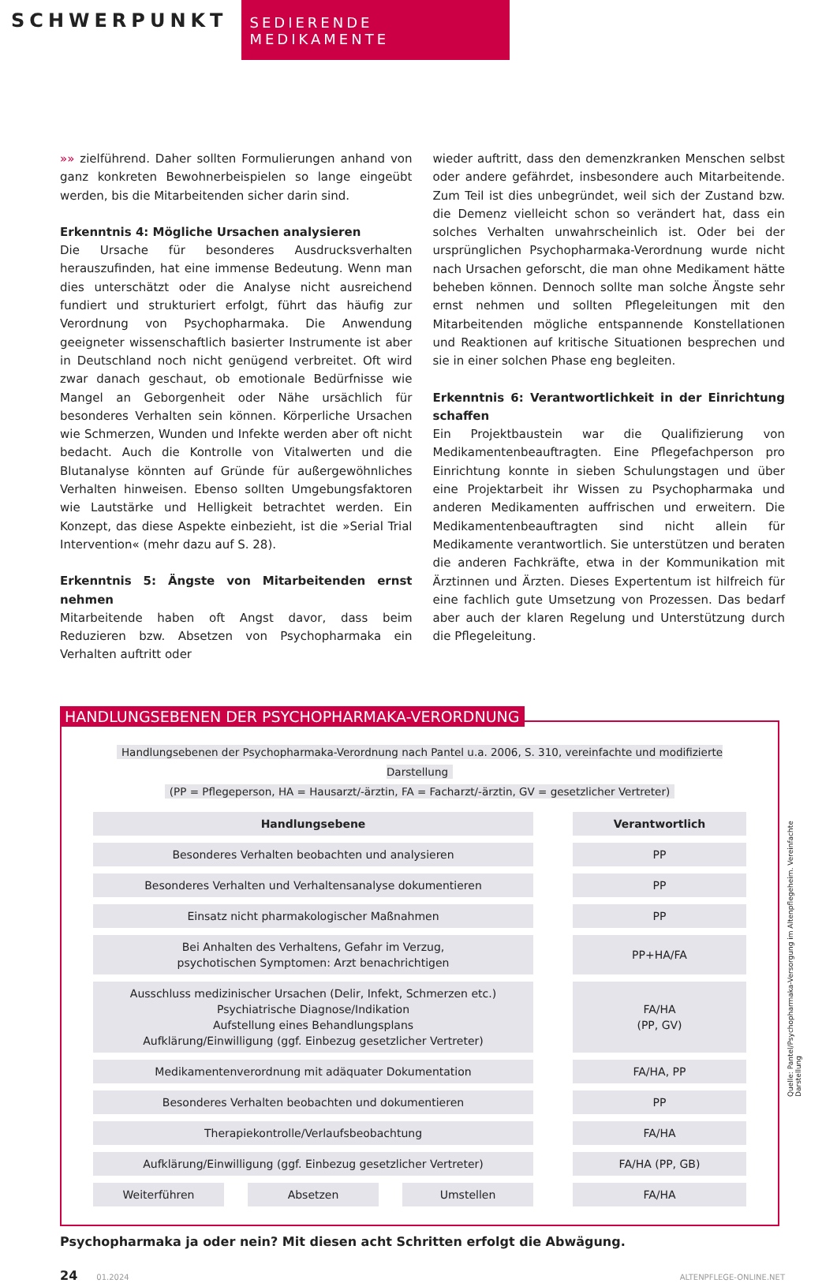SCHWERPUNKT
SEDIERENDE MEDIKAMENTE
»» zielführend. Daher sollten Formulierungen anhand von ganz konkreten Bewohnerbeispielen so lange eingeübt werden, bis die Mitarbeitenden sicher darin sind.
Erkenntnis 4: Mögliche Ursachen analysieren
Die Ursache für besonderes Ausdrucksverhalten herauszufinden, hat eine immense Bedeutung. Wenn man dies unterschätzt oder die Analyse nicht ausreichend fundiert und strukturiert erfolgt, führt das häufig zur Verordnung von Psychopharmaka. Die Anwendung geeigneter wissenschaftlich basierter Instrumente ist aber in Deutschland noch nicht genügend verbreitet. Oft wird zwar danach geschaut, ob emotionale Bedürfnisse wie Mangel an Geborgenheit oder Nähe ursächlich für besonderes Verhalten sein können. Körperliche Ursachen wie Schmerzen, Wunden und Infekte werden aber oft nicht bedacht. Auch die Kontrolle von Vitalwerten und die Blutanalyse könnten auf Gründe für außergewöhnliches Verhalten hinweisen. Ebenso sollten Umgebungsfaktoren wie Lautstärke und Helligkeit betrachtet werden. Ein Konzept, das diese Aspekte einbezieht, ist die »Serial Trial Intervention« (mehr dazu auf S. 28).
Erkenntnis 5: Ängste von Mitarbeitenden ernst nehmen
Mitarbeitende haben oft Angst davor, dass beim Reduzieren bzw. Absetzen von Psychopharmaka ein Verhalten auftritt oder
wieder auftritt, dass den demenzkranken Menschen selbst oder andere gefährdet, insbesondere auch Mitarbeitende. Zum Teil ist dies unbegründet, weil sich der Zustand bzw. die Demenz vielleicht schon so verändert hat, dass ein solches Verhalten unwahrscheinlich ist. Oder bei der ursprünglichen Psychopharmaka-Verordnung wurde nicht nach Ursachen geforscht, die man ohne Medikament hätte beheben können. Dennoch sollte man solche Ängste sehr ernst nehmen und sollten Pflegeleitungen mit den Mitarbeitenden mögliche entspannende Konstellationen und Reaktionen auf kritische Situationen besprechen und sie in einer solchen Phase eng begleiten.
Erkenntnis 6: Verantwortlichkeit in der Einrichtung schaffen
Ein Projektbaustein war die Qualifizierung von Medikamentenbeauftragten. Eine Pflegefachperson pro Einrichtung konnte in sieben Schulungstagen und über eine Projektarbeit ihr Wissen zu Psychopharmaka und anderen Medikamenten auffrischen und erweitern. Die Medikamentenbeauftragten sind nicht allein für Medikamente verantwortlich. Sie unterstützen und beraten die anderen Fachkräfte, etwa in der Kommunikation mit Ärztinnen und Ärzten. Dieses Expertentum ist hilfreich für eine fachlich gute Umsetzung von Prozessen. Das bedarf aber auch der klaren Regelung und Unterstützung durch die Pflegeleitung.
HANDLUNGSEBENEN DER PSYCHOPHARMAKA-VERORDNUNG
Handlungsebenen der Psychopharmaka-Verordnung nach Pantel u.a. 2006, S. 310, vereinfachte und modifizierte Darstellung
(PP = Pflegeperson, HA = Hausarzt/-ärztin, FA = Facharzt/-ärztin, GV = gesetzlicher Vertreter)
| Handlungsebene | | Verantwortlich |
| --- | --- | --- |
| Besonderes Verhalten beobachten und analysieren | | PP |
| Besonderes Verhalten und Verhaltensanalyse dokumentieren | | PP |
| Einsatz nicht pharmakologischer Maßnahmen | | PP |
| Bei Anhalten des Verhaltens, Gefahr im Verzug, psychotischen Symptomen: Arzt benachrichtigen | | PP+HA/FA |
| Ausschluss medizinischer Ursachen (Delir, Infekt, Schmerzen etc.) Psychiatrische Diagnose/Indikation Aufstellung eines Behandlungsplans Aufklärung/Einwilligung (ggf. Einbezug gesetzlicher Vertreter) | | FA/HA (PP, GV) |
| Medikamentenverordnung mit adäquater Dokumentation | | FA/HA, PP |
| Besonderes Verhalten beobachten und dokumentieren | | PP |
| Therapiekontrolle/Verlaufsbeobachtung | | FA/HA |
| Aufklärung/Einwilligung (ggf. Einbezug gesetzlicher Vertreter) | | FA/HA (PP, GB) |
| Weiterführen Absetzen Umstellen | | FA/HA |
Quelle: Pantel/Psychopharmaka-Versorgung im Altenpflegeheim. Vereinfachte Darstellung
Psychopharmaka ja oder nein? Mit diesen acht Schritten erfolgt die Abwägung.
24 01.2024 ALTENPFLEGE-ONLINE.NET